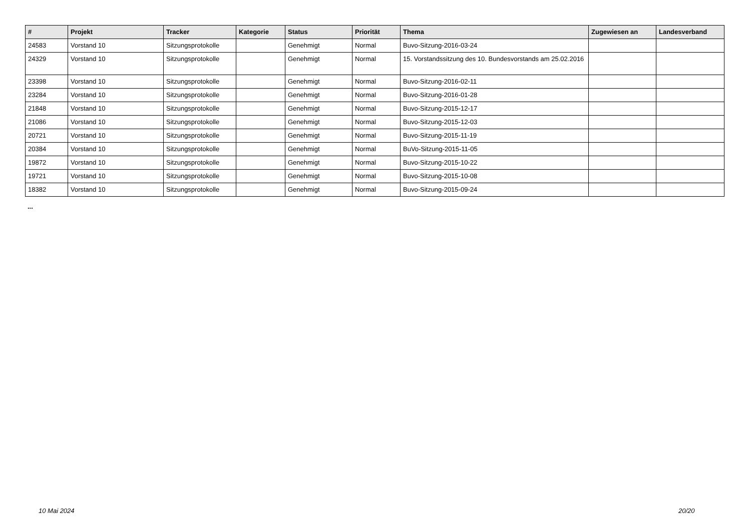| # | Projekt | Tracker | Kategorie | Status | Priorität | Thema | Zugewiesen an | Landesverband |
| --- | --- | --- | --- | --- | --- | --- | --- | --- |
| 24583 | Vorstand 10 | Sitzungsprotokolle | | Genehmigt | Normal | Buvo-Sitzung-2016-03-24 | | |
| 24329 | Vorstand 10 | Sitzungsprotokolle | | Genehmigt | Normal | 15. Vorstandssitzung des 10. Bundesvorstands am 25.02.2016 | | |
| 23398 | Vorstand 10 | Sitzungsprotokolle | | Genehmigt | Normal | Buvo-Sitzung-2016-02-11 | | |
| 23284 | Vorstand 10 | Sitzungsprotokolle | | Genehmigt | Normal | Buvo-Sitzung-2016-01-28 | | |
| 21848 | Vorstand 10 | Sitzungsprotokolle | | Genehmigt | Normal | Buvo-Sitzung-2015-12-17 | | |
| 21086 | Vorstand 10 | Sitzungsprotokolle | | Genehmigt | Normal | Buvo-Sitzung-2015-12-03 | | |
| 20721 | Vorstand 10 | Sitzungsprotokolle | | Genehmigt | Normal | Buvo-Sitzung-2015-11-19 | | |
| 20384 | Vorstand 10 | Sitzungsprotokolle | | Genehmigt | Normal | BuVo-Sitzung-2015-11-05 | | |
| 19872 | Vorstand 10 | Sitzungsprotokolle | | Genehmigt | Normal | Buvo-Sitzung-2015-10-22 | | |
| 19721 | Vorstand 10 | Sitzungsprotokolle | | Genehmigt | Normal | Buvo-Sitzung-2015-10-08 | | |
| 18382 | Vorstand 10 | Sitzungsprotokolle | | Genehmigt | Normal | Buvo-Sitzung-2015-09-24 | | |
...
10 Mai 2024 20/20